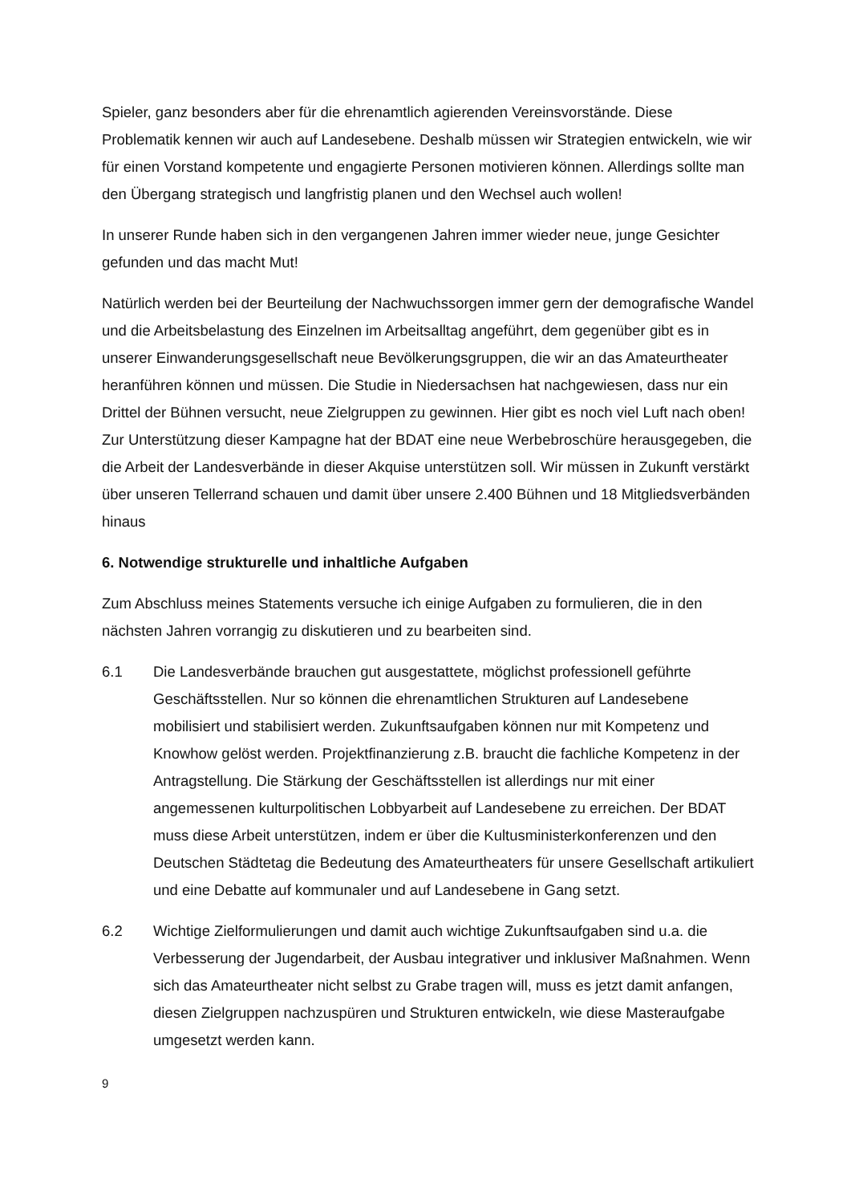Spieler, ganz besonders aber für die ehrenamtlich agierenden Vereinsvorstände. Diese Problematik kennen wir auch auf Landesebene. Deshalb müssen wir Strategien entwickeln, wie wir für einen Vorstand kompetente und engagierte Personen motivieren können. Allerdings sollte man den Übergang strategisch und langfristig planen und den Wechsel auch wollen!
In unserer Runde haben sich in den vergangenen Jahren immer wieder neue, junge Gesichter gefunden und das macht Mut!
Natürlich werden bei der Beurteilung der Nachwuchssorgen immer gern der demografische Wandel und die Arbeitsbelastung des Einzelnen im Arbeitsalltag angeführt, dem gegenüber gibt es in unserer Einwanderungsgesellschaft neue Bevölkerungsgruppen, die wir an das Amateurtheater heranführen können und müssen. Die Studie in Niedersachsen hat nachgewiesen, dass nur ein Drittel der Bühnen versucht, neue Zielgruppen zu gewinnen. Hier gibt es noch viel Luft nach oben! Zur Unterstützung dieser Kampagne hat der BDAT eine neue Werbebroschüre herausgegeben, die die Arbeit der Landesverbände in dieser Akquise unterstützen soll. Wir müssen in Zukunft verstärkt über unseren Tellerrand schauen und damit über unsere 2.400 Bühnen und 18 Mitgliedsverbänden hinaus
6. Notwendige strukturelle und inhaltliche Aufgaben
Zum Abschluss meines Statements versuche ich einige Aufgaben zu formulieren, die in den nächsten Jahren vorrangig zu diskutieren und zu bearbeiten sind.
6.1 Die Landesverbände brauchen gut ausgestattete, möglichst professionell geführte Geschäftsstellen. Nur so können die ehrenamtlichen Strukturen auf Landesebene mobilisiert und stabilisiert werden. Zukunftsaufgaben können nur mit Kompetenz und Knowhow gelöst werden. Projektfinanzierung z.B. braucht die fachliche Kompetenz in der Antragstellung. Die Stärkung der Geschäftsstellen ist allerdings nur mit einer angemessenen kulturpolitischen Lobbyarbeit auf Landesebene zu erreichen. Der BDAT muss diese Arbeit unterstützen, indem er über die Kultusministerkonferenzen und den Deutschen Städtetag die Bedeutung des Amateurtheaters für unsere Gesellschaft artikuliert und eine Debatte auf kommunaler und auf Landesebene in Gang setzt.
6.2 Wichtige Zielformulierungen und damit auch wichtige Zukunftsaufgaben sind u.a. die Verbesserung der Jugendarbeit, der Ausbau integrativer und inklusiver Maßnahmen. Wenn sich das Amateurtheater nicht selbst zu Grabe tragen will, muss es jetzt damit anfangen, diesen Zielgruppen nachzuspüren und Strukturen entwickeln, wie diese Masteraufgabe umgesetzt werden kann.
9